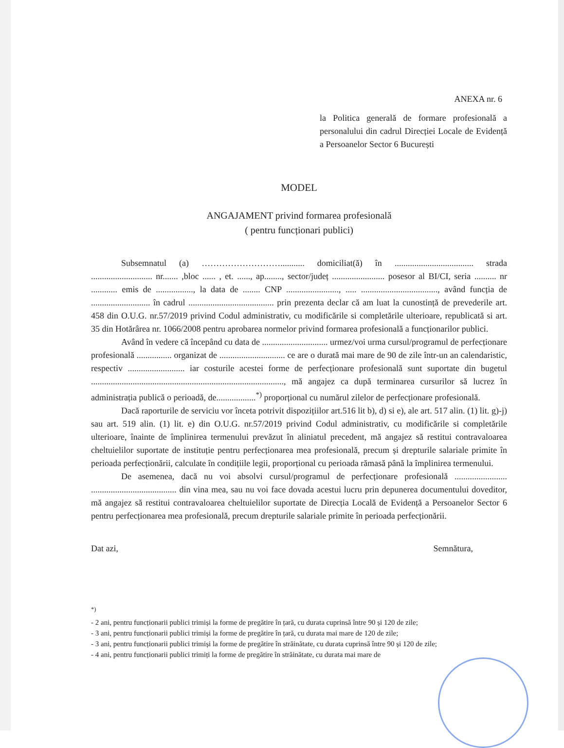ANEXA nr. 6
la Politica generală de formare profesională a personalului din cadrul Direcției Locale de Evidență a Persoanelor Sector 6 București
MODEL
ANGAJAMENT privind formarea profesională
( pentru funcționari publici)
Subsemnatul (a) ………………………........... domiciliat(ă) în .................................... strada ............................ nr....... ,bloc ...... , et. ......, ap........, sector/județ ........................ posesor al BI/CI, seria .......... nr ............ emis de ................., la data de ........ CNP ........................, ..... ..................................., având funcția de ........................... în cadrul ....................................... prin prezenta declar că am luat la cunostință de prevederile art. 458 din O.U.G. nr.57/2019 privind Codul administrativ, cu modificările si completările ulterioare, republicată si art. 35 din Hotărârea nr. 1066/2008 pentru aprobarea normelor privind formarea profesională a funcționarilor publici.
Având în vedere că începând cu data de .............................. urmez/voi urma cursul/programul de perfecționare profesională ................ organizat de .............................. ce are o durată mai mare de 90 de zile într-un an calendaristic, respectiv .......................... iar costurile acestei forme de perfecționare profesională sunt suportate din bugetul ........................................................................................, mă angajez ca după terminarea cursurilor să lucrez în administrația publică o perioadă, de..................<sup>*)</sup> proporțional cu numărul zilelor de perfecționare profesională.
Dacă raporturile de serviciu vor înceta potrivit dispozițiilor art.516 lit b), d) si e), ale art. 517 alin. (1) lit. g)-j) sau art. 519 alin. (1) lit. e) din O.U.G. nr.57/2019 privind Codul administrativ, cu modificările si completările ulterioare, înainte de împlinirea termenului prevăzut în aliniatul precedent, mă angajez să restitui contravaloarea cheltuielilor suportate de instituție pentru perfecționarea mea profesională, precum și drepturile salariale primite în perioada perfecționării, calculate în condițiile legii, proporțional cu perioada rămasă până la împlinirea termenului.
De asemenea, dacă nu voi absolvi cursul/programul de perfecționare profesională ........................ ....................................... din vina mea, sau nu voi face dovada acestui lucru prin depunerea documentului doveditor, mă angajez să restitui contravaloarea cheltuielilor suportate de Direcția Locală de Evidență a Persoanelor Sector 6 pentru perfecționarea mea profesională, precum drepturile salariale primite în perioada perfecționării.
Dat azi, Semnătura,
<sup>*)</sup>
- 2 ani, pentru funcționarii publici trimiși la forme de pregătire în țară, cu durata cuprinsă între 90 și 120 de zile;
- 3 ani, pentru funcționarii publici trimiși la forme de pregătire în țară, cu durata mai mare de 120 de zile;
- 3 ani, pentru funcționarii publici trimiși la forme de pregătire în străinătate, cu durata cuprinsă între 90 și 120 de zile;
- 4 ani, pentru funcționarii publici trimiți la forme de pregătire în străinătate, cu durata mai mare de